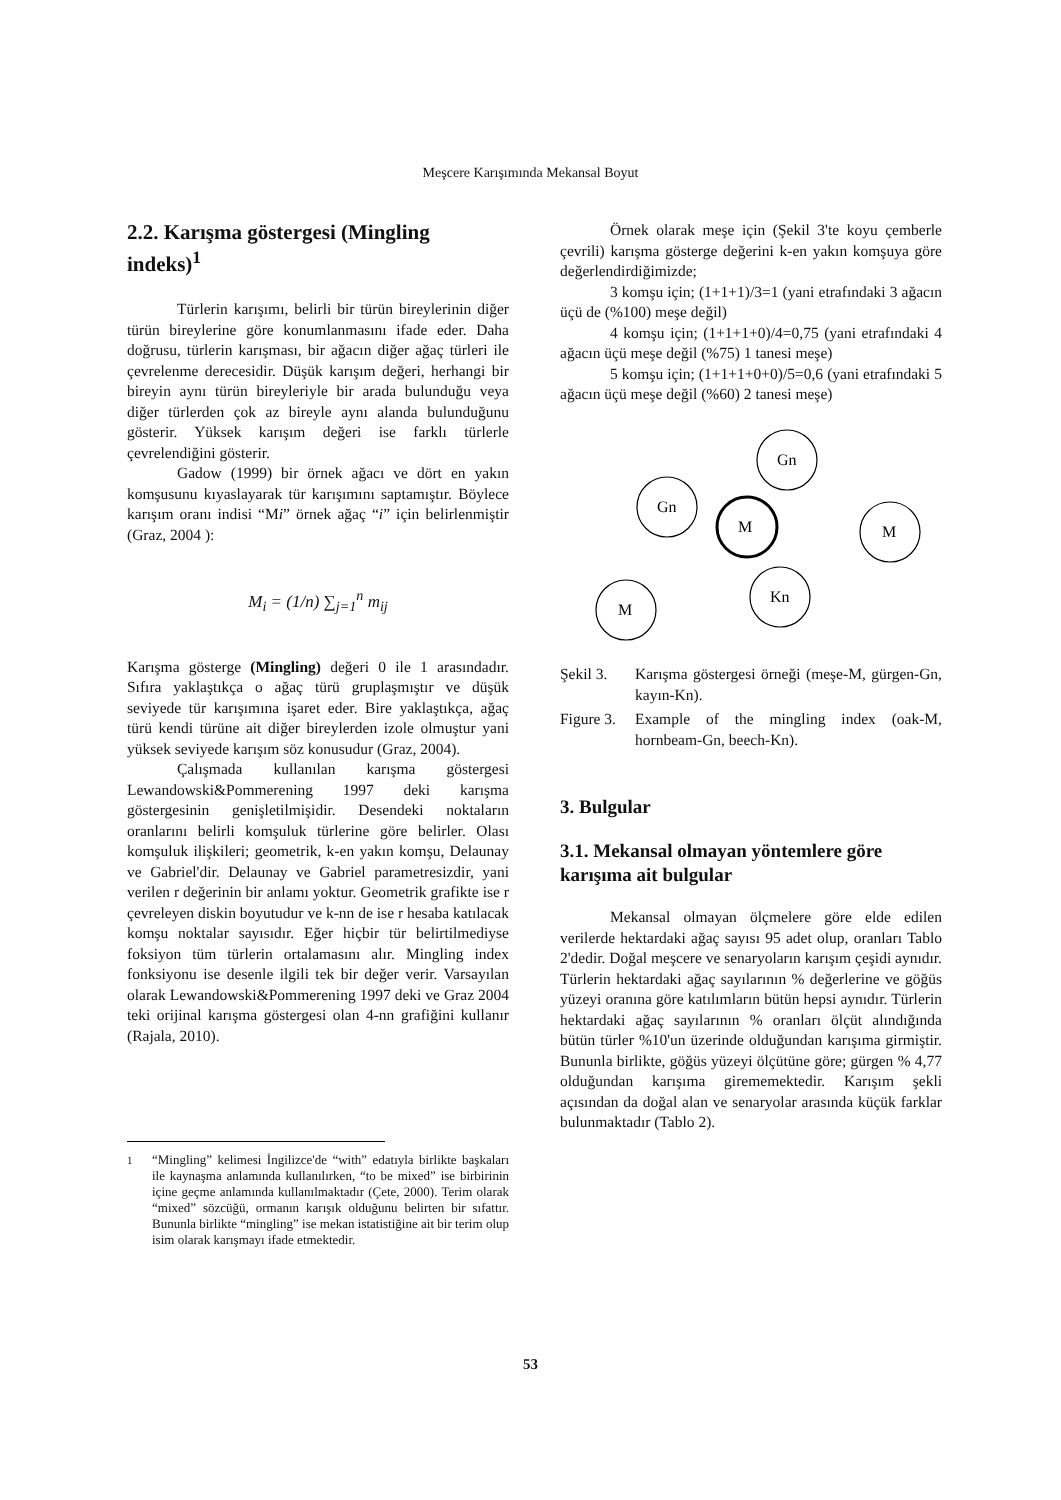Meşcere Karışımında Mekansal Boyut
2.2. Karışma göstergesi (Mingling indeks)<sup>1</sup>
Türlerin karışımı, belirli bir türün bireylerinin diğer türün bireylerine göre konumlanmasını ifade eder. Daha doğrusu, türlerin karışması, bir ağacın diğer ağaç türleri ile çevrelenme derecesidir. Düşük karışım değeri, herhangi bir bireyin aynı türün bireyleriyle bir arada bulunduğu veya diğer türlerden çok az bireyle aynı alanda bulunduğunu gösterir. Yüksek karışım değeri ise farklı türlerle çevrelendiğini gösterir.
Gadow (1999) bir örnek ağacı ve dört en yakın komşusunu kıyaslayarak tür karışımını saptamıştır. Böylece karışım oranı indisi “Mi” örnek ağaç “i” için belirlenmiştir (Graz, 2004 ):
M<sub>i</sub> = (1/n) ∑<sub>j=1</sub><sup>n</sup> m<sub>ij</sub>
Karışma gösterge (Mingling) değeri 0 ile 1 arasındadır. Sıfıra yaklaştıkça o ağaç türü gruplaşmıştır ve düşük seviyede tür karışımına işaret eder. Bire yaklaştıkça, ağaç türü kendi türüne ait diğer bireylerden izole olmuştur yani yüksek seviyede karışım söz konusudur (Graz, 2004).
Çalışmada kullanılan karışma göstergesi Lewandowski&Pommerening 1997 deki karışma göstergesinin genişletilmişidir. Desendeki noktaların oranlarını belirli komşuluk türlerine göre belirler. Olası komşuluk ilişkileri; geometrik, k-en yakın komşu, Delaunay ve Gabriel'dir. Delaunay ve Gabriel parametresizdir, yani verilen r değerinin bir anlamı yoktur. Geometrik grafikte ise r çevreleyen diskin boyutudur ve k-nn de ise r hesaba katılacak komşu noktalar sayısıdır. Eğer hiçbir tür belirtilmediyse foksiyon tüm türlerin ortalamasını alır. Mingling index fonksiyonu ise desenle ilgili tek bir değer verir. Varsayılan olarak Lewandowski&Pommerening 1997 deki ve Graz 2004 teki orijinal karışma göstergesi olan 4-nn grafiğini kullanır (Rajala, 2010).
<sup>1</sup> “Mingling” kelimesi İngilizce'de “with” edatıyla birlikte başkaları ile kaynaşma anlamında kullanılırken, “to be mixed” ise birbirinin içine geçme anlamında kullanılmaktadır (Çete, 2000). Terim olarak “mixed” sözcüğü, ormanın karışık olduğunu belirten bir sıfattır. Bununla birlikte “mingling” ise mekan istatistiğine ait bir terim olup isim olarak karışmayı ifade etmektedir.
Örnek olarak meşe için (Şekil 3'te koyu çemberle çevrili) karışma gösterge değerini k-en yakın komşuya göre değerlendirdiğimizde;
3 komşu için; (1+1+1)/3=1 (yani etrafındaki 3 ağacın üçü de (%100) meşe değil)
4 komşu için; (1+1+1+0)/4=0,75 (yani etrafındaki 4 ağacın üçü meşe değil (%75) 1 tanesi meşe)
5 komşu için; (1+1+1+0+0)/5=0,6 (yani etrafındaki 5 ağacın üçü meşe değil (%60) 2 tanesi meşe)
Gn
Gn
M
M
M
Kn
Şekil 3. Karışma göstergesi örneği (meşe-M, gürgen-Gn, kayın-Kn).
Figure 3.
Example of the mingling index (oak-M, hornbeam-Gn, beech-Kn).
3. Bulgular
3.1. Mekansal olmayan yöntemlere göre karışıma ait bulgular
Mekansal olmayan ölçmelere göre elde edilen verilerde hektardaki ağaç sayısı 95 adet olup, oranları Tablo 2'dedir. Doğal meşcere ve senaryoların karışım çeşidi aynıdır. Türlerin hektardaki ağaç sayılarının % değerlerine ve göğüs yüzeyi oranına göre katılımların bütün hepsi aynıdır. Türlerin hektardaki ağaç sayılarının % oranları ölçüt alındığında bütün türler %10'un üzerinde olduğundan karışıma girmiştir. Bununla birlikte, göğüs yüzeyi ölçütüne göre; gürgen % 4,77 olduğundan karışıma girememektedir. Karışım şekli açısından da doğal alan ve senaryolar arasında küçük farklar bulunmaktadır (Tablo 2).
53